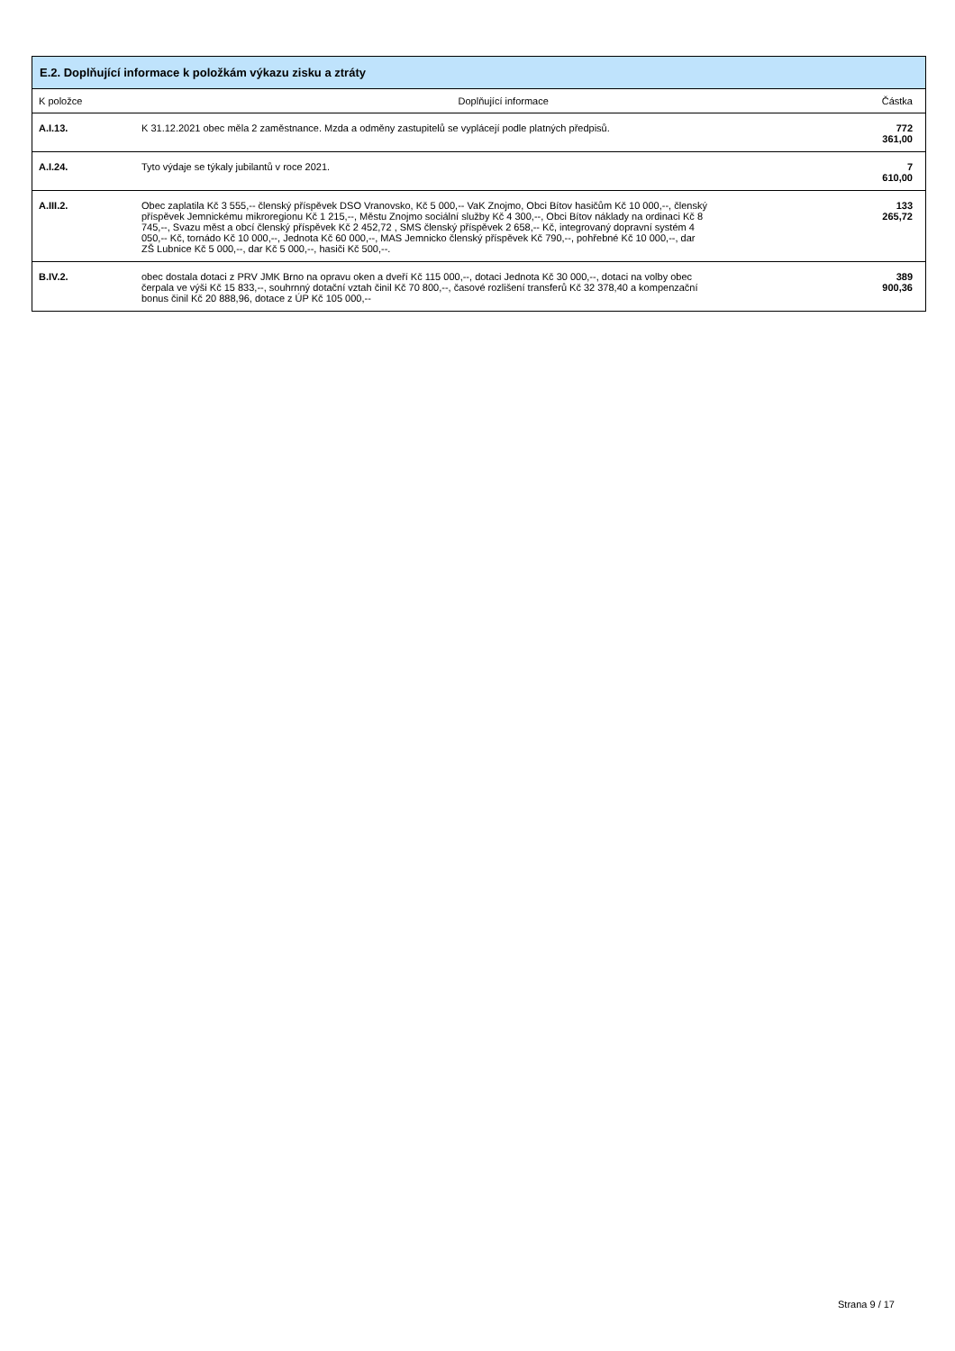| E.2. Doplňující informace k položkám výkazu zisku a ztráty | | |
| --- | --- | --- |
| K položce | Doplňující informace | Částka |
| A.I.13. | K 31.12.2021 obec měla 2 zaměstnance. Mzda a odměny zastupitelů se vyplácejí podle platných předpisů. | 772 361,00 |
| A.I.24. | Tyto výdaje se týkaly jubilantů v roce 2021. | 7 610,00 |
| A.III.2. | Obec zaplatila Kč 3 555,-- členský příspěvek DSO Vranovsko, Kč 5 000,-- VaK Znojmo, Obci Bítov hasičům Kč 10 000,--, členský příspěvek Jemnickému mikroregionu Kč 1 215,--, Městu Znojmo sociální služby Kč 4 300,--, Obci Bítov náklady na ordinaci Kč 8 745,--, Svazu měst a obcí členský příspěvek Kč 2 452,72 , SMS členský příspěvek 2 658,-- Kč, integrovaný dopravní systém 4 050,-- Kč, tornádo Kč 10 000,--, Jednota Kč 60 000,--, MAS Jemnicko členský příspěvek Kč 790,--, pohřebné Kč 10 000,--, dar ZŠ Lubnice Kč 5 000,--, dar Kč 5 000,--, hasiči Kč 500,--. | 133 265,72 |
| B.IV.2. | obec dostala dotaci z PRV JMK Brno na opravu oken a dveří Kč 115 000,--, dotaci Jednota Kč 30 000,--, dotaci na volby obec čerpala ve výši Kč 15 833,--, souhrnný dotační vztah činil Kč 70 800,--, časové rozlišení transferů Kč 32 378,40 a kompenzační bonus činil Kč 20 888,96, dotace z ÚP Kč 105 000,-- | 389 900,36 |
Strana 9 / 17